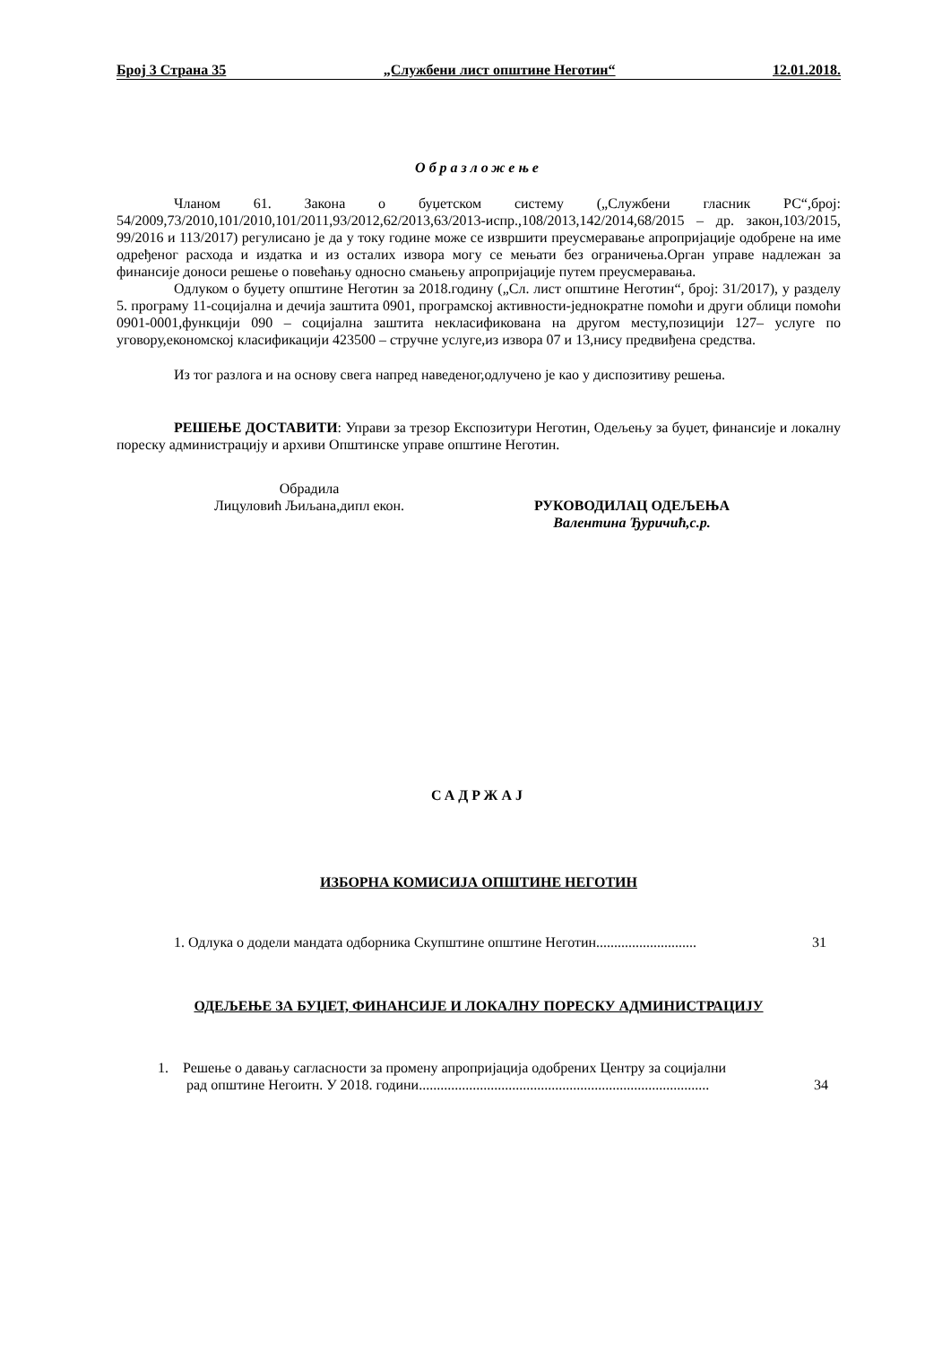Број 3 Страна 35 „Службени лист општине Неготин“12.01.2018.
Образложење
Чланом 61. Закона о буџетском систему („Службени гласник РС“,број: 54/2009,73/2010,101/2010,101/2011,93/2012,62/2013,63/2013-испр.,108/2013,142/2014,68/2015 – др. закон,103/2015, 99/2016 и 113/2017) регулисано је да у току године може се извршити преусмеравање апропријације одобрене на име одређеног расхода и издатка и из осталих извора могу се мењати без ограничења.Орган управе надлежан за финансије доноси решење о повећању односно смањењу апропријације путем преусмеравања.
Одлуком о буџету општине Неготин за 2018.годину („Сл. лист општине Неготин“, број: 31/2017), у разделу 5. програму 11-социјална и дечија заштита 0901, програмској активности-једнократне помоћи и други облици помоћи 0901-0001,функцији 090 – социјална заштита некласификована на другом месту,позицији 127– услуге по уговору,економској класификацији 423500 – стручне услуге,из извора 07 и 13,нису предвиђена средства.
Из тог разлога и на основу свега напред наведеног,одлучено је као у диспозитиву решења.
РЕШЕЊЕ ДОСТАВИТИ: Управи за трезор Експозитури Неготин, Одељењу за буџет, финансије и локалну пореску администрацију и архиви Општинске управе општине Неготин.
Обрадила
Лицуловић Љиљана,дипл екон.
РУКОВОДИЛАЦ ОДЕЉЕЊА
Валентина Ђуричић,с.р.
САДРЖАЈ
ИЗБОРНА КОМИСИЈА ОПШТИНЕ НЕГОТИН
1. Одлука о додели мандата одборника Скупштине општине Неготин............................ 31
ОДЕЉЕЊЕ ЗА БУЏЕТ, ФИНАНСИЈЕ И ЛОКАЛНУ ПОРЕСКУ АДМИНИСТРАЦИЈУ
1. Решење о давању сагласности за промену апропријација одобрених Центру за социјални
рад општине Негоитн. У 2018. години................................................................................. 34